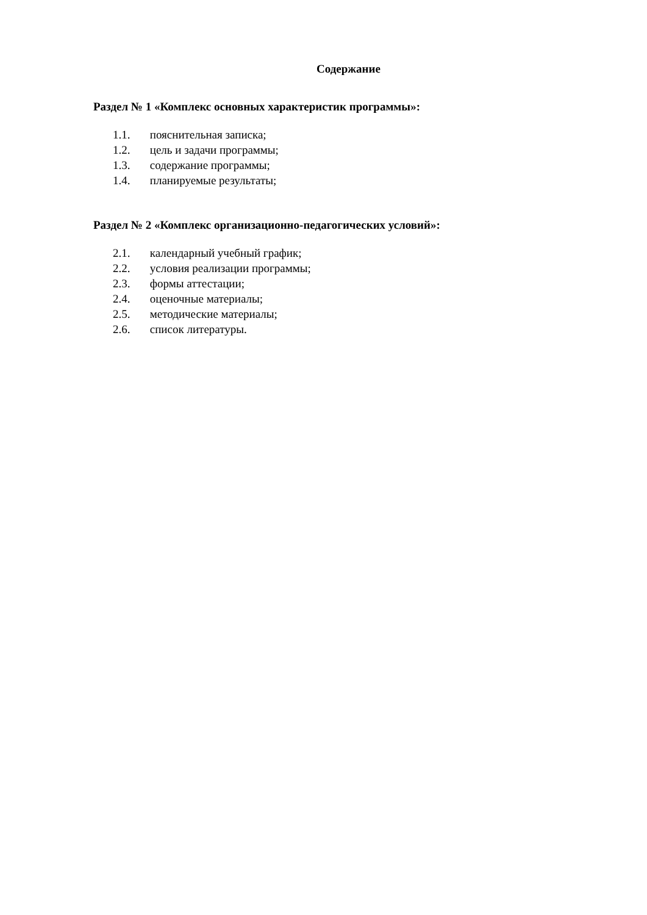Содержание
Раздел № 1 «Комплекс основных характеристик программы»:
1.1. пояснительная записка;
1.2. цель и задачи программы;
1.3. содержание программы;
1.4. планируемые результаты;
Раздел № 2 «Комплекс организационно-педагогических условий»:
2.1. календарный учебный график;
2.2. условия реализации программы;
2.3. формы аттестации;
2.4. оценочные материалы;
2.5. методические материалы;
2.6. список литературы.